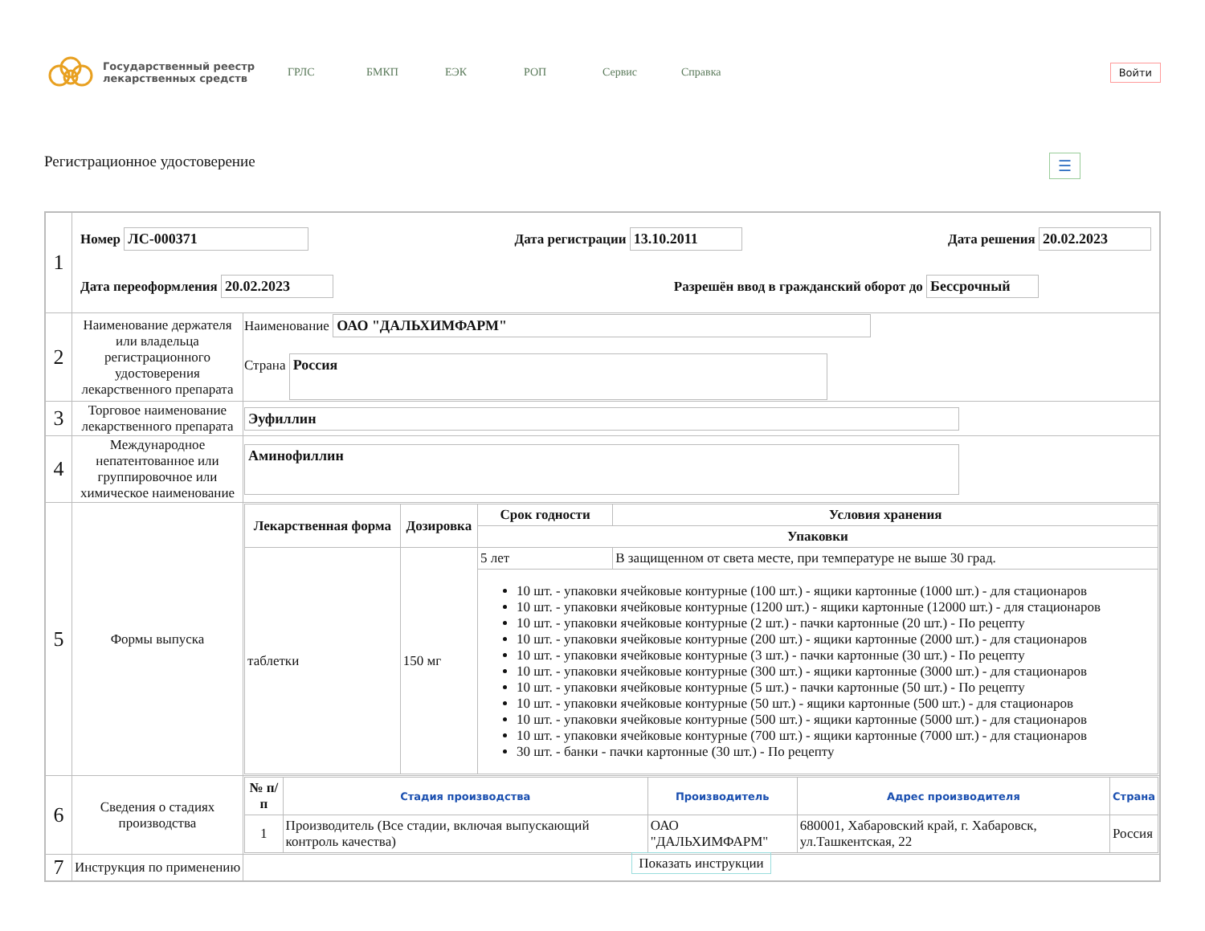Государственный реестр лекарственных средств
ГРЛС БМКП ЕЭК РОП Сервис Справка
Войти
Регистрационное удостоверение ☰
| 1 | Номер ЛС-000371 Дата регистрации 13.10.2011 Дата решения 20.02.2023 Дата переоформления 20.02.2023 Разрешён ввод в гражданский оборот до Бессрочный | |
| 2 | Наименование держателя или владельца регистрационного удостоверения лекарственного препарата | Наименование ОАО "ДАЛЬХИМФАРМ" Страна Россия |
| 3 | Торговое наименование лекарственного препарата | Эуфиллин |
| 4 | Международное непатентованное или группировочное или химическое наименование | Аминофиллин |
| 5 | Формы выпуска | / Лекарственная форма / Дозировка / Срок годности / Условия хранения / / --- / --- / --- / --- / / / / Упаковки / / / таблетки / 150 мг / 5 лет / В защищенном от света месте, при температуре не выше 30 град. / / / / 10 шт. - упаковки ячейковые контурные (100 шт.) - ящики картонные (1000 шт.) - для стационаров 10 шт. - упаковки ячейковые контурные (1200 шт.) - ящики картонные (12000 шт.) - для стационаров 10 шт. - упаковки ячейковые контурные (2 шт.) - пачки картонные (20 шт.) - По рецепту 10 шт. - упаковки ячейковые контурные (200 шт.) - ящики картонные (2000 шт.) - для стационаров 10 шт. - упаковки ячейковые контурные (3 шт.) - пачки картонные (30 шт.) - По рецепту 10 шт. - упаковки ячейковые контурные (300 шт.) - ящики картонные (3000 шт.) - для стационаров 10 шт. - упаковки ячейковые контурные (5 шт.) - пачки картонные (50 шт.) - По рецепту 10 шт. - упаковки ячейковые контурные (50 шт.) - ящики картонные (500 шт.) - для стационаров 10 шт. - упаковки ячейковые контурные (500 шт.) - ящики картонные (5000 шт.) - для стационаров 10 шт. - упаковки ячейковые контурные (700 шт.) - ящики картонные (7000 шт.) - для стационаров 30 шт. - банки - пачки картонные (30 шт.) - По рецепту / / |
| 6 | Сведения о стадиях производства | / № п/п / Стадия производства / Производитель / Адрес производителя / Страна / / --- / --- / --- / --- / --- / / 1 / Производитель (Все стадии, включая выпускающий контроль качества) / ОАО "ДАЛЬХИМФАРМ" / 680001, Хабаровский край, г. Хабаровск, ул.Ташкентская, 22 / Россия / |
| 7 | Инструкция по применению | Показать инструкции |